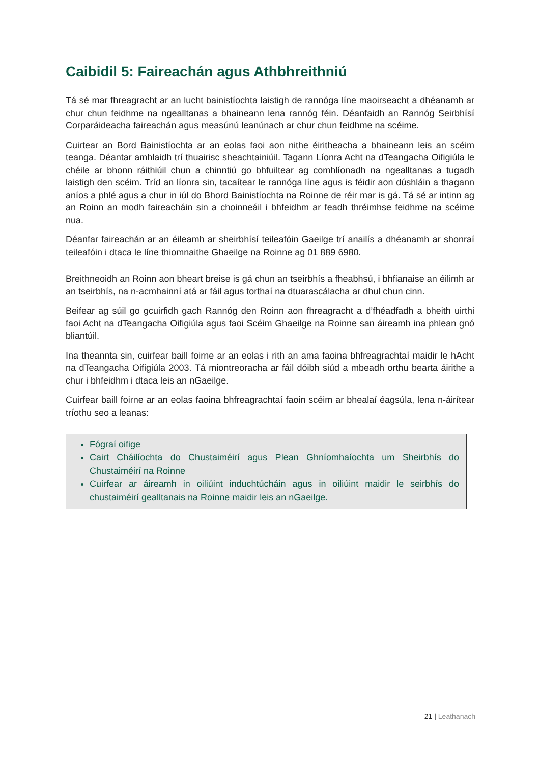Caibidil 5: Faireachán agus Athbhreithniú
Tá sé mar fhreagracht ar an lucht bainistíochta laistigh de rannóga líne maoirseacht a dhéanamh ar chur chun feidhme na ngealltanas a bhaineann lena rannóg féin. Déanfaidh an Rannóg Seirbhísí Corparáideacha faireachán agus measúnú leanúnach ar chur chun feidhme na scéime.
Cuirtear an Bord Bainistíochta ar an eolas faoi aon nithe éiritheacha a bhaineann leis an scéim teanga. Déantar amhlaidh trí thuairisc sheachtainiúil. Tagann Líonra Acht na dTeangacha Oifigiúla le chéile ar bhonn ráithiúil chun a chinntiú go bhfuiltear ag comhlíonadh na ngealltanas a tugadh laistigh den scéim. Tríd an líonra sin, tacaítear le rannóga líne agus is féidir aon dúshláin a thagann aníos a phlé agus a chur in iúl do Bhord Bainistíochta na Roinne de réir mar is gá. Tá sé ar intinn ag an Roinn an modh faireacháin sin a choinneáil i bhfeidhm ar feadh thréimhse feidhme na scéime nua.
Déanfar faireachán ar an éileamh ar sheirbhísí teileafóin Gaeilge trí anailís a dhéanamh ar shonraí teileafóin i dtaca le líne thiomnaithe Ghaeilge na Roinne ag 01 889 6980.
Breithneoidh an Roinn aon bheart breise is gá chun an tseirbhís a fheabhsú, i bhfianaise an éilimh ar an tseirbhís, na n-acmhainní atá ar fáil agus torthaí na dtuarascálacha ar dhul chun cinn.
Beifear ag súil go gcuirfidh gach Rannóg den Roinn aon fhreagracht a d’fhéadfadh a bheith uirthi faoi Acht na dTeangacha Oifigiúla agus faoi Scéim Ghaeilge na Roinne san áireamh ina phlean gnó bliantúil.
Ina theannta sin, cuirfear baill foirne ar an eolas i rith an ama faoina bhfreagrachtaí maidir le hAcht na dTeangacha Oifigiúla 2003. Tá miontreoracha ar fáil dóibh siúd a mbeadh orthu bearta áirithe a chur i bhfeidhm i dtaca leis an nGaeilge.
Cuirfear baill foirne ar an eolas faoina bhfreagrachtaí faoin scéim ar bhealaí éagsúla, lena n-áirítear tríothu seo a leanas:
Fógraí oifige
Cairt Cháilíochta do Chustaiméirí agus Plean Ghníomhaíochta um Sheirbhís do Chustaiméirí na Roinne
Cuirfear ar áireamh in oiliúint induchtúcháin agus in oiliúint maidir le seirbhís do chustaiméirí gealltanais na Roinne maidir leis an nGaeilge.
21 | Leathanach